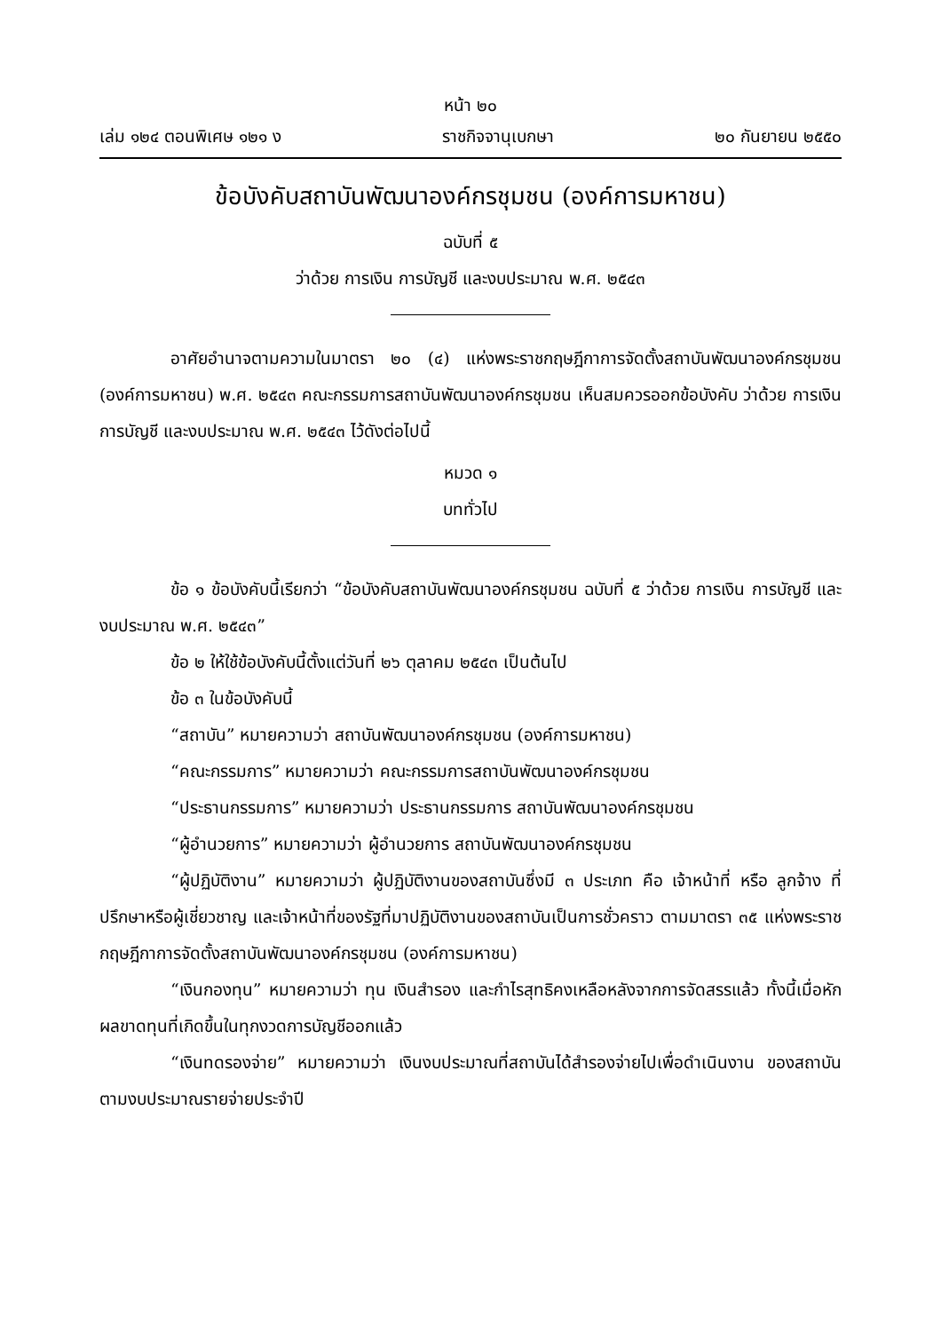หน้า ๒๐
เล่ม ๑๒๔ ตอนพิเศษ ๑๒๑ ง ราชกิจจานุเบกษา ๒๐ กันยายน ๒๕๕๐
ข้อบังคับสถาบันพัฒนาองค์กรชุมชน (องค์การมหาชน)
ฉบับที่ ๕
ว่าด้วย การเงิน การบัญชี และงบประมาณ พ.ศ. ๒๕๔๓
อาศัยอำนาจตามความในมาตรา ๒๐ (๔) แห่งพระราชกฤษฎีกาการจัดตั้งสถาบันพัฒนาองค์กรชุมชน (องค์การมหาชน) พ.ศ. ๒๕๔๓ คณะกรรมการสถาบันพัฒนาองค์กรชุมชน เห็นสมควรออกข้อบังคับ ว่าด้วย การเงิน การบัญชี และงบประมาณ พ.ศ. ๒๕๔๓ ไว้ดังต่อไปนี้
หมวด ๑
บททั่วไป
ข้อ ๑ ข้อบังคับนี้เรียกว่า “ข้อบังคับสถาบันพัฒนาองค์กรชุมชน ฉบับที่ ๕ ว่าด้วย การเงิน การบัญชี และงบประมาณ พ.ศ. ๒๕๔๓”
ข้อ ๒ ให้ใช้ข้อบังคับนี้ตั้งแต่วันที่ ๒๖ ตุลาคม ๒๕๔๓ เป็นต้นไป
ข้อ ๓ ในข้อบังคับนี้
“สถาบัน” หมายความว่า สถาบันพัฒนาองค์กรชุมชน (องค์การมหาชน)
“คณะกรรมการ” หมายความว่า คณะกรรมการสถาบันพัฒนาองค์กรชุมชน
“ประธานกรรมการ” หมายความว่า ประธานกรรมการ สถาบันพัฒนาองค์กรชุมชน
“ผู้อำนวยการ” หมายความว่า ผู้อำนวยการ สถาบันพัฒนาองค์กรชุมชน
“ผู้ปฏิบัติงาน” หมายความว่า ผู้ปฏิบัติงานของสถาบันซึ่งมี ๓ ประเภท คือ เจ้าหน้าที่ หรือ ลูกจ้าง ที่ปรึกษาหรือผู้เชี่ยวชาญ และเจ้าหน้าที่ของรัฐที่มาปฏิบัติงานของสถาบันเป็นการชั่วคราว ตามมาตรา ๓๕ แห่งพระราชกฤษฎีกาการจัดตั้งสถาบันพัฒนาองค์กรชุมชน (องค์การมหาชน)
“เงินกองทุน” หมายความว่า ทุน เงินสำรอง และกำไรสุทธิคงเหลือหลังจากการจัดสรรแล้ว ทั้งนี้เมื่อหักผลขาดทุนที่เกิดขึ้นในทุกงวดการบัญชีออกแล้ว
“เงินทดรองจ่าย” หมายความว่า เงินงบประมาณที่สถาบันได้สำรองจ่ายไปเพื่อดำเนินงาน ของสถาบันตามงบประมาณรายจ่ายประจำปี